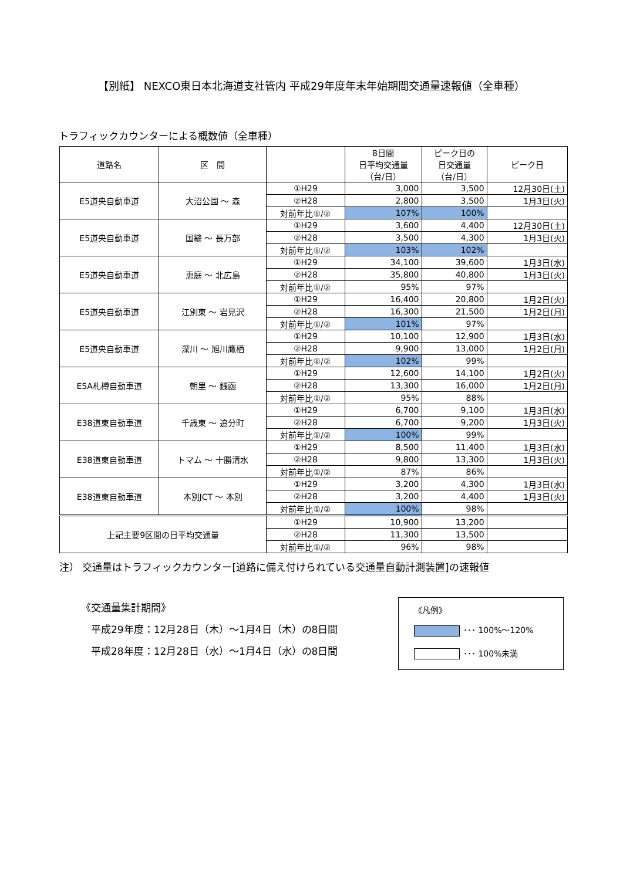【別紙】 NEXCO東日本北海道支社管内 平成29年度年末年始期間交通量速報値（全車種）
トラフィックカウンターによる概数値（全車種）
| 道路名 | 区 間 | | 8日間 日平均交通量 （台/日） | ピーク日の 日交通量 （台/日） | ピーク日 |
| --- | --- | --- | --- | --- | --- |
| E5道央自動車道 | 大沼公園 ～ 森 | ①H29 | 3,000 | 3,500 | 12月30日(土) |
| | | ②H28 | 2,800 | 3,500 | 1月3日(火) |
| | | 対前年比①/② | 107% | 100% | |
| E5道央自動車道 | 国縫 ～ 長万部 | ①H29 | 3,600 | 4,400 | 12月30日(土) |
| | | ②H28 | 3,500 | 4,300 | 1月3日(火) |
| | | 対前年比①/② | 103% | 102% | |
| E5道央自動車道 | 恵庭 ～ 北広島 | ①H29 | 34,100 | 39,600 | 1月3日(水) |
| | | ②H28 | 35,800 | 40,800 | 1月3日(火) |
| | | 対前年比①/② | 95% | 97% | |
| E5道央自動車道 | 江別東 ～ 岩見沢 | ①H29 | 16,400 | 20,800 | 1月2日(火) |
| | | ②H28 | 16,300 | 21,500 | 1月2日(月) |
| | | 対前年比①/② | 101% | 97% | |
| E5道央自動車道 | 深川 ～ 旭川鷹栖 | ①H29 | 10,100 | 12,900 | 1月3日(水) |
| | | ②H28 | 9,900 | 13,000 | 1月2日(月) |
| | | 対前年比①/② | 102% | 99% | |
| E5A札樽自動車道 | 朝里 ～ 銭函 | ①H29 | 12,600 | 14,100 | 1月2日(火) |
| | | ②H28 | 13,300 | 16,000 | 1月2日(月) |
| | | 対前年比①/② | 95% | 88% | |
| E38道東自動車道 | 千歳東 ～ 追分町 | ①H29 | 6,700 | 9,100 | 1月3日(水) |
| | | ②H28 | 6,700 | 9,200 | 1月3日(火) |
| | | 対前年比①/② | 100% | 99% | |
| E38道東自動車道 | トマム ～ 十勝清水 | ①H29 | 8,500 | 11,400 | 1月3日(水) |
| | | ②H28 | 9,800 | 13,300 | 1月3日(火) |
| | | 対前年比①/② | 87% | 86% | |
| E38道東自動車道 | 本別JCT ～ 本別 | ①H29 | 3,200 | 4,300 | 1月3日(水) |
| | | ②H28 | 3,200 | 4,400 | 1月3日(火) |
| | | 対前年比①/② | 100% | 98% | |
| 上記主要9区間の日平均交通量 | | ①H29 | 10,900 | 13,200 | |
| | | ②H28 | 11,300 | 13,500 | |
| | | 対前年比①/② | 96% | 98% | |
注） 交通量はトラフィックカウンター[道路に備え付けられている交通量自動計測装置]の速報値
《交通量集計期間》
　平成29年度：12月28日（木）～1月4日（木）の8日間
　平成28年度：12月28日（水）～1月4日（水）の8日間
《凡例》
･･･ 100%～120%
･･･ 100%未満